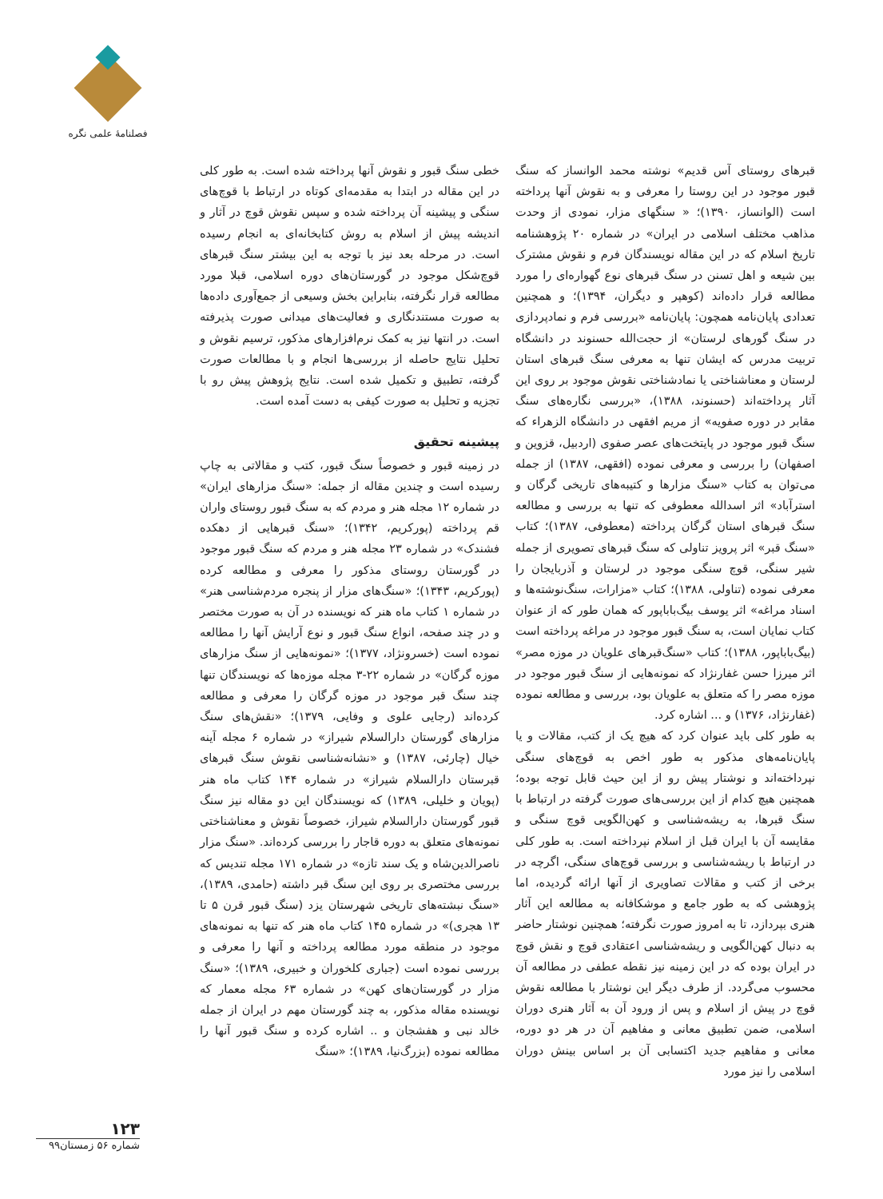فصلنامهٔ علمی نگره
خطی سنگ قبور و نقوش آنها پرداخته شده است. به طور کلی در این مقاله در ابتدا به مقدمه‌ای کوتاه در ارتباط با قوچ‌های سنگی و پیشینه آن پرداخته شده و سپس نقوش قوچ در آثار و اندیشه پیش از اسلام به روش کتابخانه‌ای به انجام رسیده است. در مرحله بعد نیز با توجه به این بیشتر سنگ قبرهای قوچ‌شکل موجود در گورستان‌های دوره اسلامی، قبلا مورد مطالعه قرار نگرفته، بنابراین بخش وسیعی از جمع‌آوری داده‌ها به صورت مستندنگاری و فعالیت‌های میدانی صورت پذیرفته است. در انتها نیز به کمک نرم‌افزارهای مذکور، ترسیم نقوش و تحلیل نتایج حاصله از بررسی‌ها انجام و با مطالعات صورت گرفته، تطبیق و تکمیل شده است. نتایج پژوهش پیش رو با تجزیه و تحلیل به صورت کیفی به دست آمده است.
پیشینه تحقیق
در زمینه قبور و خصوصاً سنگ قبور، کتب و مقالاتی به چاپ رسیده است و چندین مقاله از جمله: «سنگ مزارهای ایران» در شماره ۱۲ مجله هنر و مردم که به سنگ قبور روستای واران قم پرداخته (پورکریم، ۱۳۴۲)؛ «سنگ قبرهایی از دهکده فشندک» در شماره ۲۳ مجله هنر و مردم که سنگ قبور موجود در گورستان روستای مذکور را معرفی و مطالعه کرده (پورکریم، ۱۳۴۳)؛ «سنگ‌های مزار از پنجره مردم‌شناسی هنر» در شماره ۱ کتاب ماه هنر که نویسنده در آن به صورت مختصر و در چند صفحه، انواع سنگ قبور و نوع آرایش آنها را مطالعه نموده است (خسرونژاد، ۱۳۷۷)؛ «نمونه‌هایی از سنگ مزارهای موزه گرگان» در شماره ۲۲-۳ مجله موزه‌ها که نویسندگان تنها چند سنگ قبر موجود در موزه گرگان را معرفی و مطالعه کرده‌اند (رجایی علوی و وفایی، ۱۳۷۹)؛ «نقش‌های سنگ مزارهای گورستان دارالسلام شیراز» در شماره ۶ مجله آینه خیال (چارئی، ۱۳۸۷) و «نشانه‌شناسی نقوش سنگ قبرهای قبرستان دارالسلام شیراز» در شماره ۱۴۴ کتاب ماه هنر (پویان و خلیلی، ۱۳۸۹) که نویسندگان این دو مقاله نیز سنگ قبور گورستان دارالسلام شیراز، خصوصاً نقوش و معناشناختی نمونه‌های متعلق به دوره قاجار را بررسی کرده‌اند. «سنگ مزار ناصرالدین‌شاه و یک سند تازه» در شماره ۱۷۱ مجله تندیس که بررسی مختصری بر روی این سنگ قبر داشته (حامدی، ۱۳۸۹)، «سنگ نبشته‌های تاریخی شهرستان یزد (سنگ قبور قرن ۵ تا ۱۳ هجری)» در شماره ۱۴۵ کتاب ماه هنر که تنها به نمونه‌های موجود در منطقه مورد مطالعه پرداخته و آنها را معرفی و بررسی نموده است (جباری کلخوران و خبیری، ۱۳۸۹)؛ «سنگ مزار در گورستان‌های کهن» در شماره ۶۳ مجله معمار که نویسنده مقاله مذکور، به چند گورستان مهم در ایران از جمله خالد نبی و هفشجان و .. اشاره کرده و سنگ قبور آنها را مطالعه نموده (بزرگ‌نیا، ۱۳۸۹)؛ «سنگ
قبرهای روستای آس قدیم» نوشته محمد الوانساز که سنگ قبور موجود در این روستا را معرفی و به نقوش آنها پرداخته است (الوانساز، ۱۳۹۰)؛ « سنگهای مزار، نمودی از وحدت مذاهب مختلف اسلامی در ایران» در شماره ۲۰ پژوهشنامه تاریخ اسلام که در این مقاله نویسندگان فرم و نقوش مشترک بین شیعه و اهل تسنن در سنگ قبرهای نوع گهواره‌ای را مورد مطالعه قرار داده‌اند (کوهپر و دیگران، ۱۳۹۴)؛ و همچنین تعدادی پایان‌نامه همچون: پایان‌نامه «بررسی فرم و نمادپردازی در سنگ گورهای لرستان» از حجت‌الله حسنوند در دانشگاه تربیت مدرس که ایشان تنها به معرفی سنگ قبرهای استان لرستان و معناشناختی یا نمادشناختی نقوش موجود بر روی این آثار پرداخته‌اند (حسنوند، ۱۳۸۸)، «بررسی نگاره‌های سنگ مقابر در دوره صفویه» از مریم افقهی در دانشگاه الزهراء که سنگ قبور موجود در پایتخت‌های عصر صفوی (اردبیل، قزوین و اصفهان) را بررسی و معرفی نموده (افقهی، ۱۳۸۷) از جمله می‌توان به کتاب «سنگ مزارها و کتیبه‌های تاریخی گرگان و استرآباد» اثر اسدالله معطوفی که تنها به بررسی و مطالعه سنگ قبرهای استان گرگان پرداخته (معطوفی، ۱۳۸۷)؛ کتاب «سنگ قبر» اثر پرویز تناولی که سنگ قبرهای تصویری از جمله شیر سنگی، قوچ سنگی موجود در لرستان و آذربایجان را معرفی نموده (تناولی، ۱۳۸۸)؛ کتاب «مزارات، سنگ‌نوشته‌ها و اسناد مراغه» اثر یوسف بیگ‌باباپور که همان طور که از عنوان کتاب نمایان است، به سنگ قبور موجود در مراغه پرداخته است (بیگ‌باباپور، ۱۳۸۸)؛ کتاب «سنگ‌قبرهای علویان در موزه مصر» اثر میرزا حسن غفارنژاد که نمونه‌هایی از سنگ قبور موجود در موزه مصر را که متعلق به علویان بود، بررسی و مطالعه نموده (غفارنژاد، ۱۳۷۶) و ... اشاره کرد.
به طور کلی باید عنوان کرد که هیچ یک از کتب، مقالات و یا پایان‌نامه‌های مذکور به طور اخص به قوچ‌های سنگی نپرداخته‌اند و نوشتار پیش رو از این حیث قابل توجه بوده؛ همچنین هیچ کدام از این بررسی‌های صورت گرفته در ارتباط با سنگ قبرها، به ریشه‌شناسی و کهن‌الگویی قوچ سنگی و مقایسه آن با ایران قبل از اسلام نپرداخته است. به طور کلی در ارتباط با ریشه‌شناسی و بررسی قوچ‌های سنگی، اگرچه در برخی از کتب و مقالات تصاویری از آنها ارائه گردیده، اما پژوهشی که به طور جامع و موشکافانه به مطالعه این آثار هنری بپردازد، تا به امروز صورت نگرفته؛ همچنین نوشتار حاضر به دنبال کهن‌الگویی و ریشه‌شناسی اعتقادی قوچ و نقش قوچ در ایران بوده که در این زمینه نیز نقطه عطفی در مطالعه آن محسوب می‌گردد. از طرف دیگر این نوشتار با مطالعه نقوش قوچ در پیش از اسلام و پس از ورود آن به آثار هنری دوران اسلامی، ضمن تطبیق معانی و مفاهیم آن در هر دو دوره، معانی و مفاهیم جدید اکتسابی آن بر اساس بینش دوران اسلامی را نیز مورد
۱۲۳
شماره ۵۶ زمستان۹۹